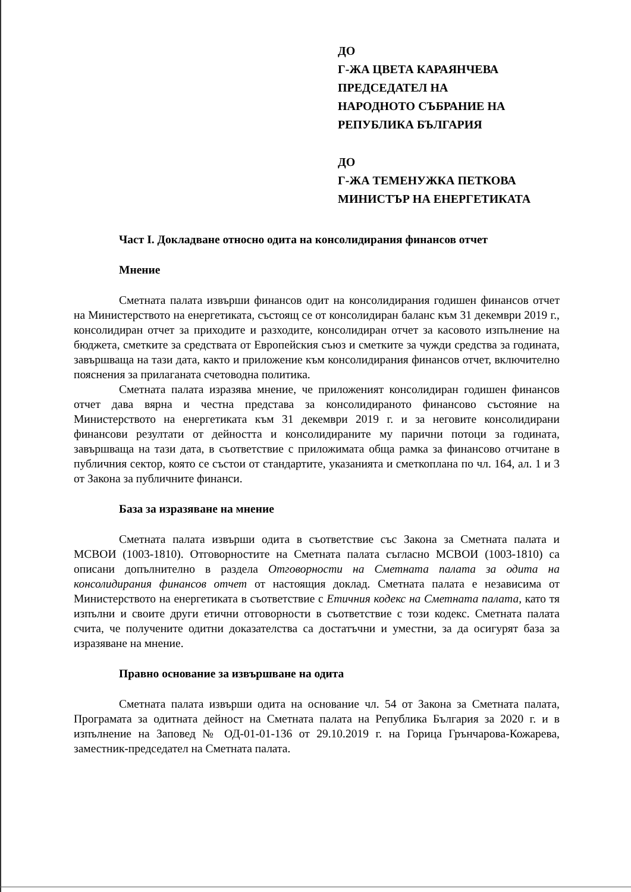ДО
Г-ЖА ЦВЕТА КАРАЯНЧЕВА
ПРЕДСЕДАТЕЛ НА
НАРОДНОТО СЪБРАНИЕ НА
РЕПУБЛИКА БЪЛГАРИЯ
ДО
Г-ЖА ТЕМЕНУЖКА ПЕТКОВА
МИНИСТЪР НА ЕНЕРГЕТИКАТА
Част I. Докладване относно одита на консолидирания финансов отчет
Мнение
Сметната палата извърши финансов одит на консолидирания годишен финансов отчет на Министерството на енергетиката, състоящ се от консолидиран баланс към 31 декември 2019 г., консолидиран отчет за приходите и разходите, консолидиран отчет за касовото изпълнение на бюджета, сметките за средствата от Европейския съюз и сметките за чужди средства за годината, завършваща на тази дата, както и приложение към консолидирания финансов отчет, включително пояснения за прилаганата счетоводна политика.
Сметната палата изразява мнение, че приложеният консолидиран годишен финансов отчет дава вярна и честна представа за консолидираното финансово състояние на Министерството на енергетиката към 31 декември 2019 г. и за неговите консолидирани финансови резултати от дейността и консолидираните му парични потоци за годината, завършваща на тази дата, в съответствие с приложимата обща рамка за финансово отчитане в публичния сектор, която се състои от стандартите, указанията и сметкоплана по чл. 164, ал. 1 и 3 от Закона за публичните финанси.
База за изразяване на мнение
Сметната палата извърши одита в съответствие със Закона за Сметната палата и МСВОИ (1003-1810). Отговорностите на Сметната палата съгласно МСВОИ (1003-1810) са описани допълнително в раздела Отговорности на Сметната палата за одита на консолидирания финансов отчет от настоящия доклад. Сметната палата е независима от Министерството на енергетиката в съответствие с Етичния кодекс на Сметната палата, като тя изпълни и своите други етични отговорности в съответствие с този кодекс. Сметната палата счита, че получените одитни доказателства са достатъчни и уместни, за да осигурят база за изразяване на мнение.
Правно основание за извършване на одита
Сметната палата извърши одита на основание чл. 54 от Закона за Сметната палата, Програмата за одитната дейност на Сметната палата на Република България за 2020 г. и в изпълнение на Заповед № ОД-01-01-136 от 29.10.2019 г. на Горица Грънчарова-Кожарева, заместник-председател на Сметната палата.